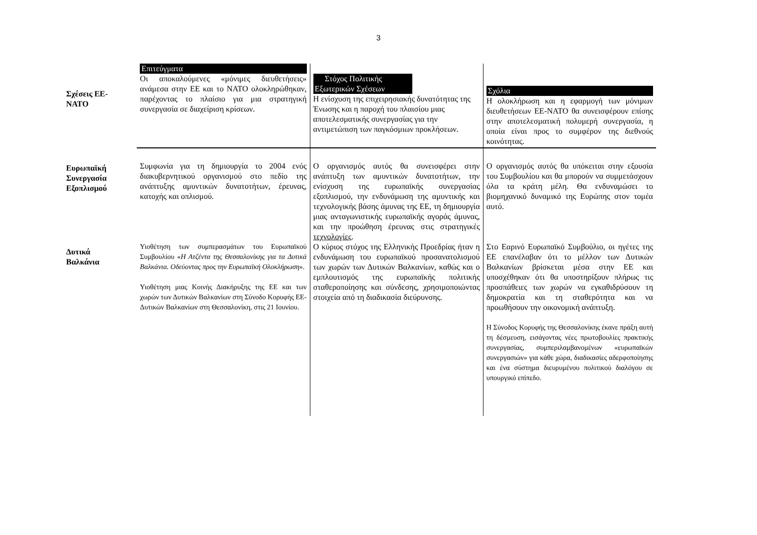3
| Σχέσεις ΕΕ- ΝΑΤΟ | Επιτεύγματα Οι αποκαλούμενες «μόνιμες διευθετήσεις» ανάμεσα στην ΕΕ και το ΝΑΤΟ ολοκληρώθηκαν, παρέχοντας το πλαίσιο για μια στρατηγική συνεργασία σε διαχείριση κρίσεων. | Στόχος Πολιτικής Εξωτερικών Σχέσεων Η ενίσχυση της επιχειρησιακής δυνατότητας της Ένωσης και η παροχή του πλαισίου μιας αποτελεσματικής συνεργασίας για την αντιμετώπιση των παγκόσμιων προκλήσεων. | Σχόλια Η ολοκλήρωση και η εφαρμογή των μόνιμων διευθετήσεων ΕΕ-ΝΑΤΟ θα συνεισφέρουν επίσης στην αποτελεσματική πολυμερή συνεργασία, η οποία είναι προς το συμφέρον της διεθνούς κοινότητας. |
| Ευρωπαϊκή Συνεργασία Εξοπλισμού | Συμφωνία για τη δημιουργία το 2004 ενός διακυβερνητικού οργανισμού στο πεδίο της ανάπτυξης αμυντικών δυνατοτήτων, έρευνας, κατοχής και οπλισμού. | Ο οργανισμός αυτός θα συνεισφέρει στην ανάπτυξη των αμυντικών δυνατοτήτων, την ενίσχυση της ευρωπαϊκής συνεργασίας εξοπλισμού, την ενδυνάμωση της αμυντικής και τεχνολογικής βάσης άμυνας της ΕΕ, τη δημιουργία μιας ανταγωνιστικής ευρωπαϊκής αγοράς άμυνας, και την προώθηση έρευνας στις στρατηγικές τεχνολογίες . | Ο οργανισμός αυτός θα υπόκειται στην εξουσία του Συμβουλίου και θα μπορούν να συμμετάσχουν όλα τα κράτη μέλη. Θα ενδυναμώσει το βιομηχανικό δυναμικό της Ευρώπης στον τομέα αυτό. |
| Δυτικά Βαλκάνια | Υιοθέτηση των συμπερασμάτων του Ευρωπαϊκού Συμβουλίου « Η Ατζέντα της Θεσσαλονίκης για τα Δυτικά Βαλκάνια. Οδεύοντας προς την Ευρωπαϊκή Ολοκλήρωση ». Υιοθέτηση μιας Κοινής Διακήρυξης της ΕΕ και των χωρών των Δυτικών Βαλκανίων στη Σύνοδο Κορυφής ΕΕ-Δυτικών Βαλκανίων στη Θεσσαλονίκη, στις 21 Ιουνίου. | Ο κύριος στόχος της Ελληνικής Προεδρίας ήταν η ενδυνάμωση του ευρωπαϊκού προσανατολισμού των χωρών των Δυτικών Βαλκανίων, καθώς και ο εμπλουτισμός της ευρωπαϊκής πολιτικής σταθεροποίησης και σύνδεσης, χρησιμοποιώντας στοιχεία από τη διαδικασία διεύρυνσης. | Στο Εαρινό Ευρωπαϊκό Συμβούλιο, οι ηγέτες της ΕΕ επανέλαβαν ότι το μέλλον των Δυτικών Βαλκανίων βρίσκεται μέσα στην ΕΕ και υποσχέθηκαν ότι θα υποστηρίξουν πλήρως τις προσπάθειες των χωρών να εγκαθιδρύσουν τη δημοκρατία και τη σταθερότητα και να προωθήσουν την οικονομική ανάπτυξη. Η Σύνοδος Κορυφής της Θεσσαλονίκης έκανε πράξη αυτή τη δέσμευση, εισάγοντας νέες πρωτοβουλίες πρακτικής συνεργασίας, συμπεριλαμβανομένων «ευρωπαϊκών συνεργασιών» για κάθε χώρα, διαδικασίες αδερφοποίησης και ένα σύστημα διευρυμένου πολιτικού διαλόγου σε υπουργικό επίπεδο. |